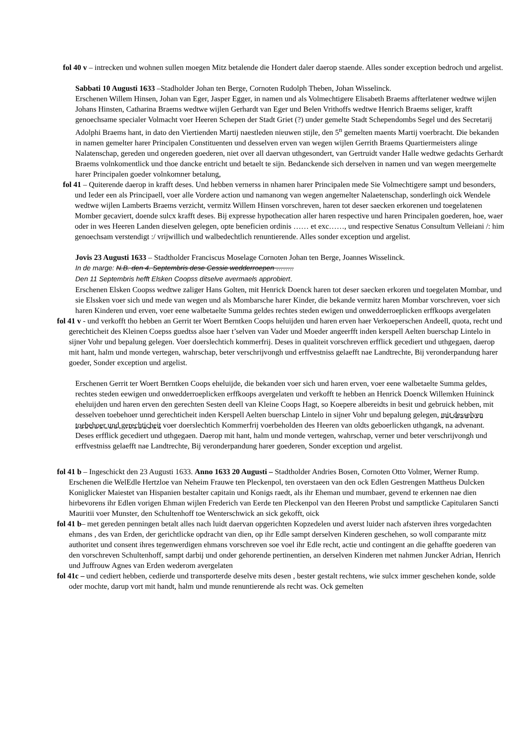fol 40 v – intrecken und wohnen sullen moegen Mitz betalende die Hondert daler daerop staende. Alles sonder exception bedroch und argelist.
Sabbati 10 Augusti 1633 –Stadholder Johan ten Berge, Cornoten Rudolph Theben, Johan Wisselinck.
Erschenen Willem Hinsen, Johan van Eger, Jasper Egger, in namen und als Volmechtigere Elisabeth Braems affterlatener wedtwe wijlen Johans Hinsten, Catharina Braems wedtwe wijlen Gerhardt van Eger und Belen Vrithoffs wedtwe Henrich Braems seliger, krafft genoechsame specialer Volmacht voer Heeren Schepen der Stadt Griet (?) under gemelte Stadt Schependombs Segel und des Secretarij Adolphi Braems hant, in dato den Viertienden Martij naestleden nieuwen stijle, den 5<sup>n</sup> gemelten maents Martij voerbracht. Die bekanden in namen gemelter harer Principalen Constituenten und desselven erven van wegen wijlen Gerrith Braems Quartiermeisters alinge Nalatenschap, gereden und ongereden goederen, niet over all daervan uthgesondert, van Gertruidt vander Halle wedtwe gedachts Gerhardt Braems volnkomentlick und thoe dancke entricht und betaelt te sijn. Bedanckende sich derselven in namen und van wegen meergemelte harer Principalen goeder volnkomner betalung,
fol 41 – Quiterende daerop in krafft deses. Und hebben vernerss in nhamen harer Principalen mede Sie Volmechtigere sampt und besonders, und Ieder een als Principaell, voer alle Vordere action und namanong van wegen angemelter Nalaetenschap, sonderlingh oick Wendele wedtwe wijlen Lamberts Braems verzicht, vermitz Willem Hinsen vorschreven, haren tot deser saecken erkorenen und toegelatenen Momber gecaviert, doende sulcx krafft deses. Bij expresse hypothecation aller haren respective und haren Principalen goederen, hoe, waer oder in wes Heeren Landen dieselven gelegen, opte beneficien ordinis …… et exc……, und respective Senatus Consultum Velleiani /: him genoechsam verstendigt :/ vrijwillich und walbedechtlich renuntierende. Alles sonder exception und argelist.
Jovis 23 Augusti 1633 – Stadtholder Franciscus Moselage Cornoten Johan ten Berge, Joannes Wisselinck.
In de marge: N.B. den 4. Septembris dese Cessie wedderroepen ……..
Den 11 Septembris hefft Elsken Coopss ditselve avermaels approbiert.
Erschenen Elsken Coopss wedtwe zaliger Hans Golten, mit Henrick Doenck haren tot deser saecken erkoren und toegelaten Mombar, und sie Elssken voer sich und mede van wegen und als Mombarsche harer Kinder, die bekande vermitz haren Mombar vorschreven, voer sich haren Kinderen und erven, voer eene walbetaelte Summa geldes rechtes steden ewigen und onwedderroeplicken erffkoops avergelaten
fol 41 v - und verkofft tho hebben an Gerrit ter Woert Berntken Coops heluijden und haren erven haer Verkoeperschen Andeell, quota, recht und gerechticheit des Kleinen Coepss guedtss alsoe haer t’selven van Vader und Moeder angeerfft inden kerspell Aelten buerschap Lintelo in sijner Vohr und bepalung gelegen. Voer doerslechtich kommerfrij. Deses in qualiteit vorschreven erfflick gecediert und uthgegaen, daerop mit hant, halm und monde vertegen, wahrschap, beter verschrijvongh und erffvestniss gelaefft nae Landtrechte, Bij veronderpandung harer goeder, Sonder exception und argelist.
Erschenen Gerrit ter Woert Berntken Coops eheluijde, die bekanden voer sich und haren erven, voer eene walbetaelte Summa geldes, rechtes steden eewigen und onwedderroeplicken erffkoops avergelaten und verkofft te hebben an Henrick Doenck Willemken Huininck eheluijden und haren erven den gerechten Sesten deell van Kleine Coops Hagt, so Koepere albereidts in besit und gebruick hebben, mit desselven toebehoer unnd gerechticheit inden Kerspell Aelten buerschap Lintelo in sijner Vohr und bepalung gelegen, mit desselven toebehoer und gerechticheit voer doerslechtich Kommerfrij voerbeholden des Heeren van oldts geboerlicken uthgangk, na advenant.
Deses erfflick gecediert und uthgegaen. Daerop mit hant, halm und monde vertegen, wahrschap, verner und beter verschrijvongh und erffvestniss gelaefft nae Landtrechte, Bij veronderpandung harer goederen, Sonder exception und argelist.
fol 41 b – Ingeschickt den 23 Augusti 1633. Anno 1633 20 Augusti – Stadtholder Andries Bosen, Cornoten Otto Volmer, Werner Rump.
Erschenen die WelEdle Hertzloe van Neheim Frauwe ten Pleckenpol, ten overstaeen van den ock Edlen Gestrengen Mattheus Dulcken Koniglicker Maiestet van Hispanien bestalter capitain und Konigs raedt, als ihr Eheman und mumbaer, gevend te erkennen nae dien hirbevorens ihr Edlen vorigen Ehman wijlen Frederich van Eerde ten Pleckenpol van den Heeren Probst und samptlicke Capitularen Sancti Mauritii voer Munster, den Schultenhoff toe Wenterschwick an sick gekofft, oick
fol 41 b– met gereden penningen betalt alles nach luidt daervan opgerichten Kopzedelen und averst luider nach afsterven ihres vorgedachten ehmans , des van Erden, der gerichtlicke opdracht van dien, op ihr Edle sampt derselven Kinderen geschehen, so woll comparante mitz authoritet und consent ihres tegenwerdigen ehmans vorschreven soe voel ihr Edle recht, actie und contingent an die gehaffte goederen van den vorschreven Schultenhoff, sampt darbij und onder gehorende pertinentien, an derselven Kinderen met nahmen Juncker Adrian, Henrich und Juffrouw Agnes van Erden wederom avergelaten
fol 41c – und cediert hebben, cedierde und transporterde deselve mits desen , bester gestalt rechtens, wie sulcx immer geschehen konde, solde oder mochte, darup vort mit handt, halm und munde renuntierende als recht was. Ock gemelten